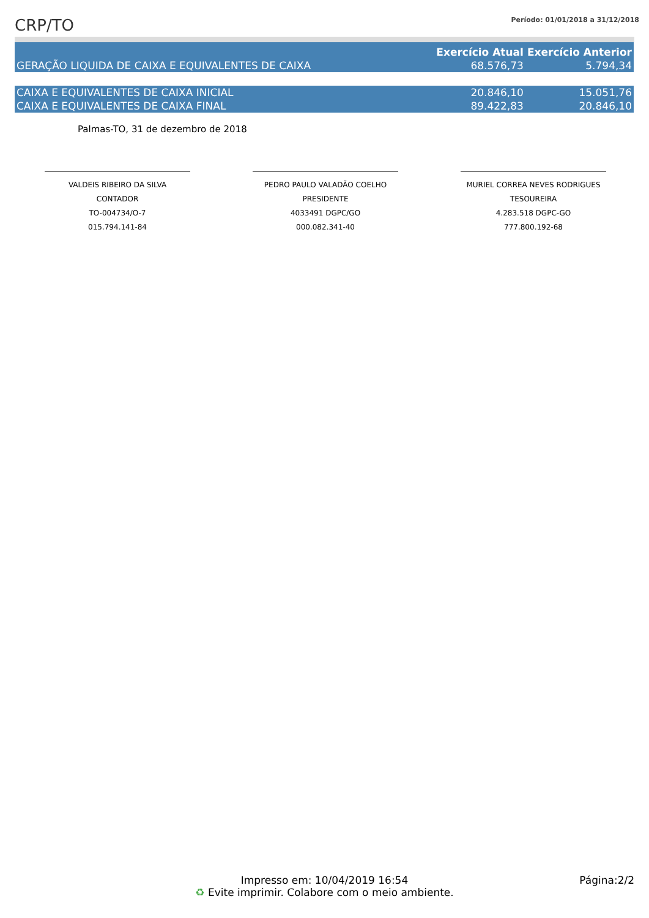CRP/TO
Período: 01/01/2018 a 31/12/2018
| | Exercício Atual | Exercício Anterior |
| --- | --- | --- |
| GERAÇÃO LIQUIDA DE CAIXA E EQUIVALENTES DE CAIXA | 68.576,73 | 5.794,34 |
| CAIXA E EQUIVALENTES DE CAIXA INICIAL | 20.846,10 | 15.051,76 |
| CAIXA E EQUIVALENTES DE CAIXA FINAL | 89.422,83 | 20.846,10 |
Palmas-TO, 31 de dezembro de 2018
VALDEIS RIBEIRO DA SILVA
CONTADOR
TO-004734/O-7
015.794.141-84
PEDRO PAULO VALADÃO COELHO
PRESIDENTE
4033491 DGPC/GO
000.082.341-40
MURIEL CORREA NEVES RODRIGUES
TESOUREIRA
4.283.518 DGPC-GO
777.800.192-68
Impresso em: 10/04/2019 16:54
♻ Evite imprimir. Colabore com o meio ambiente.
Página:2/2